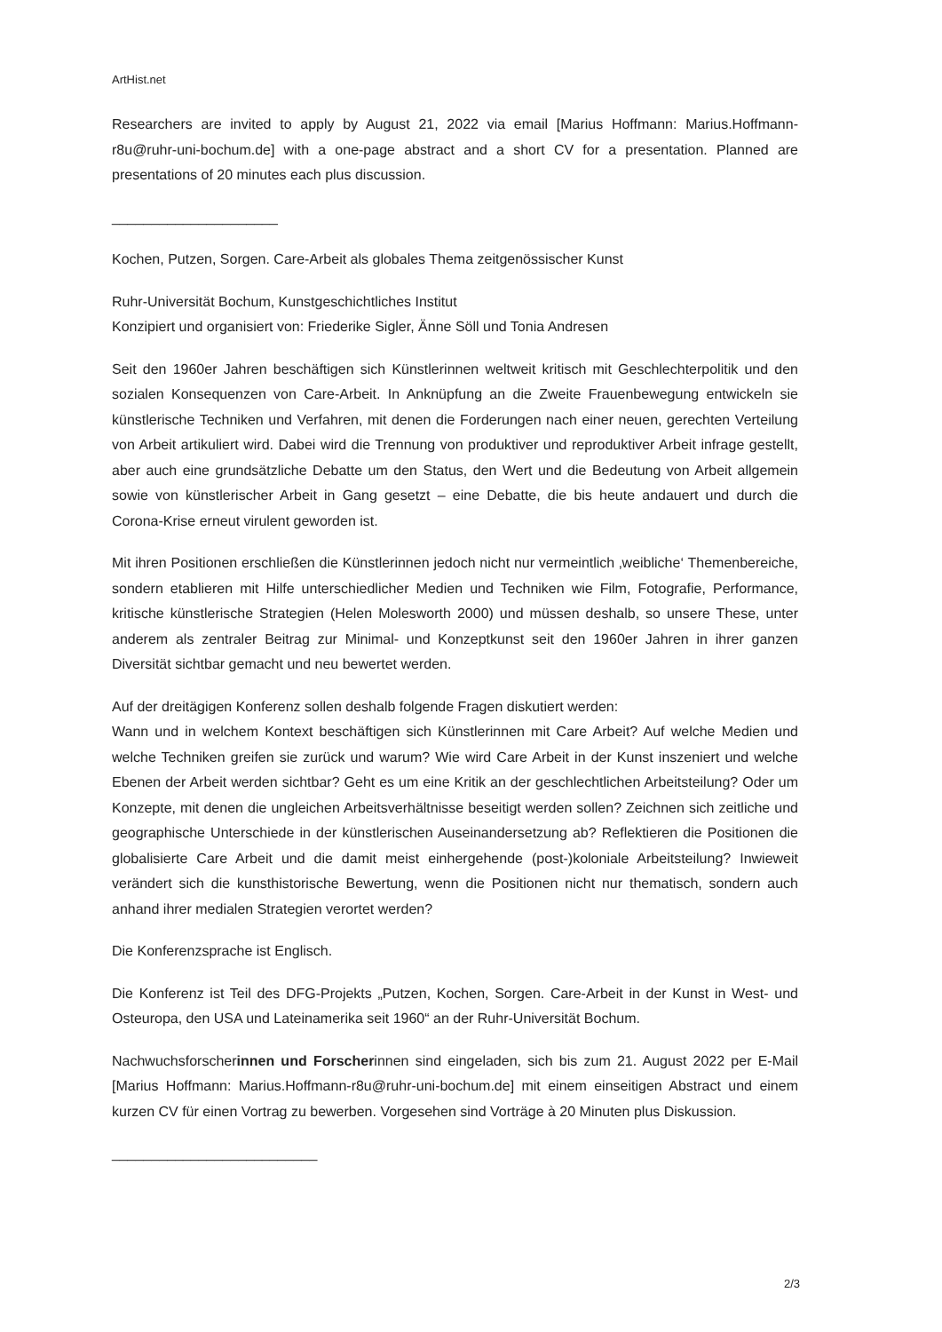ArtHist.net
Researchers are invited to apply by August 21, 2022 via email [Marius Hoffmann: Marius.Hoffmann-r8u@ruhr-uni-bochum.de] with a one-page abstract and a short CV for a presentation. Planned are presentations of 20 minutes each plus discussion.
_____________________
Kochen, Putzen, Sorgen. Care-Arbeit als globales Thema zeitgenössischer Kunst
Ruhr-Universität Bochum, Kunstgeschichtliches Institut
Konzipiert und organisiert von: Friederike Sigler, Änne Söll und Tonia Andresen
Seit den 1960er Jahren beschäftigen sich Künstlerinnen weltweit kritisch mit Geschlechterpolitik und den sozialen Konsequenzen von Care-Arbeit. In Anknüpfung an die Zweite Frauenbewegung entwickeln sie künstlerische Techniken und Verfahren, mit denen die Forderungen nach einer neuen, gerechten Verteilung von Arbeit artikuliert wird. Dabei wird die Trennung von produktiver und reproduktiver Arbeit infrage gestellt, aber auch eine grundsätzliche Debatte um den Status, den Wert und die Bedeutung von Arbeit allgemein sowie von künstlerischer Arbeit in Gang gesetzt – eine Debatte, die bis heute andauert und durch die Corona-Krise erneut virulent geworden ist.
Mit ihren Positionen erschließen die Künstlerinnen jedoch nicht nur vermeintlich ‚weibliche‘ Themenbereiche, sondern etablieren mit Hilfe unterschiedlicher Medien und Techniken wie Film, Fotografie, Performance, kritische künstlerische Strategien (Helen Molesworth 2000) und müssen deshalb, so unsere These, unter anderem als zentraler Beitrag zur Minimal- und Konzeptkunst seit den 1960er Jahren in ihrer ganzen Diversität sichtbar gemacht und neu bewertet werden.
Auf der dreitägigen Konferenz sollen deshalb folgende Fragen diskutiert werden:
Wann und in welchem Kontext beschäftigen sich Künstlerinnen mit Care Arbeit? Auf welche Medien und welche Techniken greifen sie zurück und warum? Wie wird Care Arbeit in der Kunst inszeniert und welche Ebenen der Arbeit werden sichtbar? Geht es um eine Kritik an der geschlechtlichen Arbeitsteilung? Oder um Konzepte, mit denen die ungleichen Arbeitsverhältnisse beseitigt werden sollen? Zeichnen sich zeitliche und geographische Unterschiede in der künstlerischen Auseinandersetzung ab? Reflektieren die Positionen die globalisierte Care Arbeit und die damit meist einhergehende (post-)koloniale Arbeitsteilung? Inwieweit verändert sich die kunsthistorische Bewertung, wenn die Positionen nicht nur thematisch, sondern auch anhand ihrer medialen Strategien verortet werden?
Die Konferenzsprache ist Englisch.
Die Konferenz ist Teil des DFG-Projekts „Putzen, Kochen, Sorgen. Care-Arbeit in der Kunst in West- und Osteuropa, den USA und Lateinamerika seit 1960“ an der Ruhr-Universität Bochum.
Nachwuchsforscherinnen und Forscherinnen sind eingeladen, sich bis zum 21. August 2022 per E-Mail [Marius Hoffmann: Marius.Hoffmann-r8u@ruhr-uni-bochum.de] mit einem einseitigen Abstract und einem kurzen CV für einen Vortrag zu bewerben. Vorgesehen sind Vorträge à 20 Minuten plus Diskussion.
__________________________
2/3